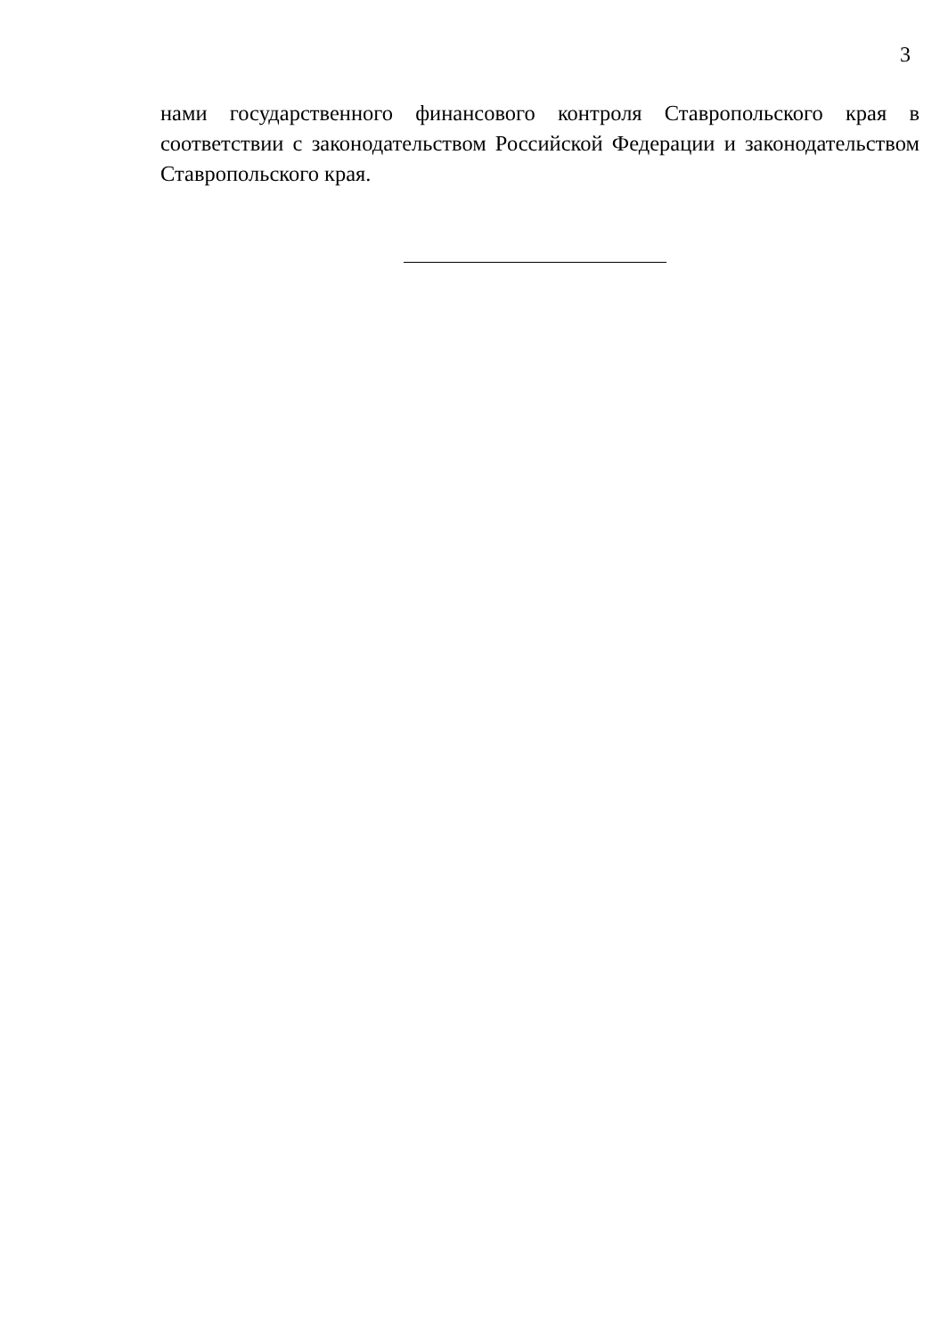3
нами государственного финансового контроля Ставропольского края в соответствии с законодательством Российской Федерации и законодательством Ставропольского края.